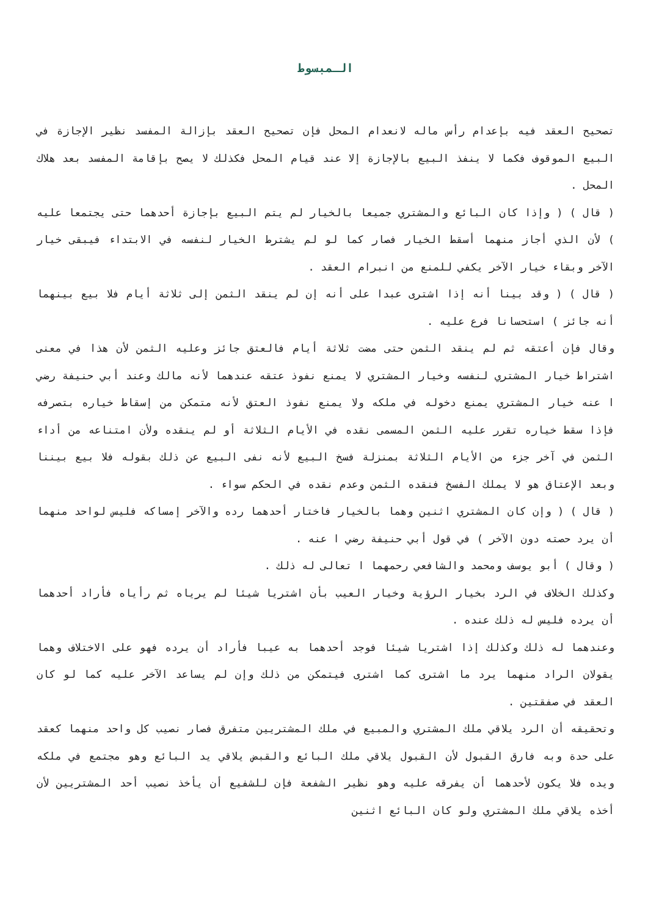الـمبسوط
تصحيح العقد فيه بإعدام رأس ماله لانعدام المحل فإن تصحيح العقد بإزالة المفسد نظير الإجازة في البيع الموقوف فكما لا ينفذ البيع بالإجازة إلا عند قيام المحل فكذلك لا يصح بإقامة المفسد بعد هلاك المحل .
( قال ) ( وإذا كان البائع والمشتري جميعا بالخيار لم يتم البيع بإجازة أحدهما حتى يجتمعا عليه ) لأن الذي أجاز منهما أسقط الخيار فصار كما لو لم يشترط الخيار لنفسه في الابتداء فيبقى خيار الآخر وبقاء خيار الآخر يكفي للمنع من انبرام العقد .
( قال ) ( وقد بينا أنه إذا اشترى عبدا على أنه إن لم ينقد الثمن إلى ثلاثة أيام فلا بيع بينهما أنه جائز ) استحسانا فرع عليه .
وقال فإن أعتقه ثم لم ينقد الثمن حتى مضت ثلاثة أيام فالعتق جائز وعليه الثمن لأن هذا في معنى اشتراط خيار المشتري لنفسه وخيار المشتري لا يمنع نفوذ عتقه عندهما لأنه مالك وعند أبي حنيفة رضي ا عنه خيار المشتري يمنع دخوله في ملكه ولا يمنع نفوذ العتق لأنه متمكن من إسقاط خياره بتصرفه فإذا سقط خياره تقرر عليه الثمن المسمى نقده في الأيام الثلاثة أو لم ينقده ولأن امتناعه من أداء الثمن في آخر جزء من الأيام الثلاثة بمنزلة فسخ البيع لأنه نفى البيع عن ذلك بقوله فلا بيع بيننا وبعد الإعتاق هو لا يملك الفسخ فنقده الثمن وعدم نقده في الحكم سواء .
( قال ) ( وإن كان المشتري اثنين وهما بالخيار فاختار أحدهما رده والآخر إمساكه فليس لواحد منهما أن يرد حصته دون الآخر ) في قول أبي حنيفة رضي ا عنه .
( وقال ) أبو يوسف ومحمد والشافعي رحمهما ا تعالى له ذلك .
وكذلك الخلاف في الرد بخيار الرؤية وخيار العيب بأن اشتريا شيئا لم يرياه ثم رأياه فأراد أحدهما أن يرده فليس له ذلك عنده .
وعندهما له ذلك وكذلك إذا اشتريا شيئا فوجد أحدهما به عيبا فأراد أن يرده فهو على الاختلاف وهما يقولان الراد منهما يرد ما اشترى كما اشترى فيتمكن من ذلك وإن لم يساعد الآخر عليه كما لو كان العقد في صفقتين .
وتحقيقه أن الرد يلاقي ملك المشتري والمبيع في ملك المشتريين متفرق فصار نصيب كل واحد منهما كعقد على حدة وبه فارق القبول لأن القبول يلاقي ملك البائع والقبض يلاقي يد البائع وهو مجتمع في ملكه ويده فلا يكون لأحدهما أن يفرقه عليه وهو نظير الشفعة فإن للشفيع أن يأخذ نصيب أحد المشتريين لأن أخذه يلاقي ملك المشتري ولو كان البائع اثنين